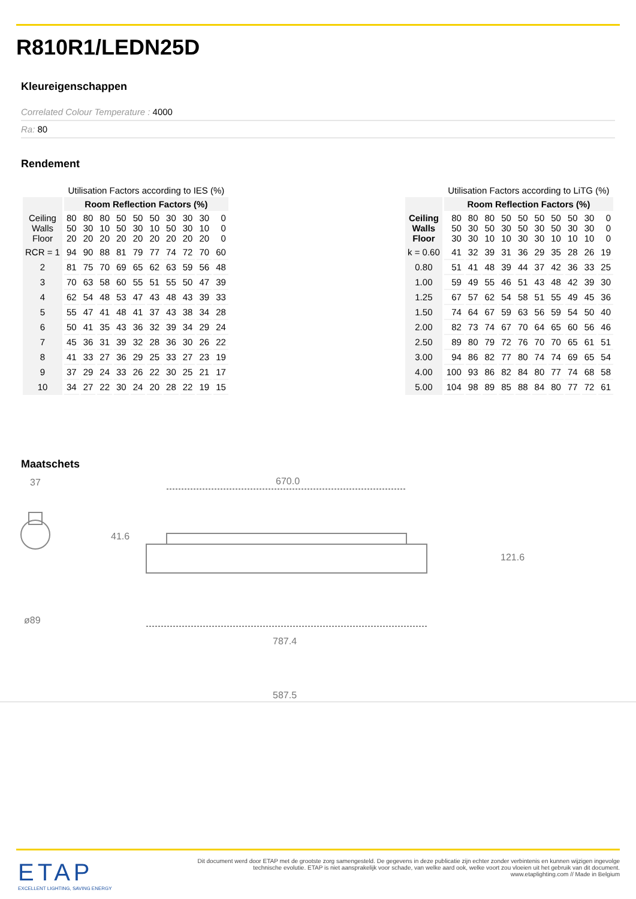R810R1/LEDN25D
Kleureigenschappen
Correlated Colour Temperature : 4000
Ra: 80
Rendement
| | Utilisation Factors according to IES (%) | | | | | | | | | |
| --- | --- | --- | --- | --- | --- | --- | --- | --- | --- | --- |
| | Room Reflection Factors (%) | | | | | | | | | |
| Ceiling Walls Floor | 80 50 20 | 80 30 20 | 80 10 20 | 50 50 20 | 50 30 20 | 50 10 20 | 30 50 20 | 30 30 20 | 30 10 20 | 0 0 0 |
| RCR = 1 | 94 | 90 | 88 | 81 | 79 | 77 | 74 | 72 | 70 | 60 |
| 2 | 81 | 75 | 70 | 69 | 65 | 62 | 63 | 59 | 56 | 48 |
| 3 | 70 | 63 | 58 | 60 | 55 | 51 | 55 | 50 | 47 | 39 |
| 4 | 62 | 54 | 48 | 53 | 47 | 43 | 48 | 43 | 39 | 33 |
| 5 | 55 | 47 | 41 | 48 | 41 | 37 | 43 | 38 | 34 | 28 |
| 6 | 50 | 41 | 35 | 43 | 36 | 32 | 39 | 34 | 29 | 24 |
| 7 | 45 | 36 | 31 | 39 | 32 | 28 | 36 | 30 | 26 | 22 |
| 8 | 41 | 33 | 27 | 36 | 29 | 25 | 33 | 27 | 23 | 19 |
| 9 | 37 | 29 | 24 | 33 | 26 | 22 | 30 | 25 | 21 | 17 |
| 10 | 34 | 27 | 22 | 30 | 24 | 20 | 28 | 22 | 19 | 15 |
| | Utilisation Factors according to LiTG (%) | | | | | | | | | |
| --- | --- | --- | --- | --- | --- | --- | --- | --- | --- | --- |
| | Room Reflection Factors (%) | | | | | | | | | |
| Ceiling Walls Floor | 80 50 30 | 80 30 30 | 80 50 10 | 50 30 10 | 50 50 30 | 50 30 30 | 50 50 10 | 50 30 10 | 30 30 10 | 0 0 0 |
| k = 0.60 | 41 | 32 | 39 | 31 | 36 | 29 | 35 | 28 | 26 | 19 |
| 0.80 | 51 | 41 | 48 | 39 | 44 | 37 | 42 | 36 | 33 | 25 |
| 1.00 | 59 | 49 | 55 | 46 | 51 | 43 | 48 | 42 | 39 | 30 |
| 1.25 | 67 | 57 | 62 | 54 | 58 | 51 | 55 | 49 | 45 | 36 |
| 1.50 | 74 | 64 | 67 | 59 | 63 | 56 | 59 | 54 | 50 | 40 |
| 2.00 | 82 | 73 | 74 | 67 | 70 | 64 | 65 | 60 | 56 | 46 |
| 2.50 | 89 | 80 | 79 | 72 | 76 | 70 | 70 | 65 | 61 | 51 |
| 3.00 | 94 | 86 | 82 | 77 | 80 | 74 | 74 | 69 | 65 | 54 |
| 4.00 | 100 | 93 | 86 | 82 | 84 | 80 | 77 | 74 | 68 | 58 |
| 5.00 | 104 | 98 | 89 | 85 | 88 | 84 | 80 | 77 | 72 | 61 |
Maatschets
37
ø89
670.0
787.4
587.5
41.6
121.6
ETAP
EXCELLENT LIGHTING, SAVING ENERGY
Dit document werd door ETAP met de grootste zorg samengesteld. De gegevens in deze publicatie zijn echter zonder verbintenis en kunnen wijzigen ingevolge technische evolutie. ETAP is niet aansprakelijk voor schade, van welke aard ook, welke voort zou vloeien uit het gebruik van dit document.
www.etaplighting.com // Made in Belgium